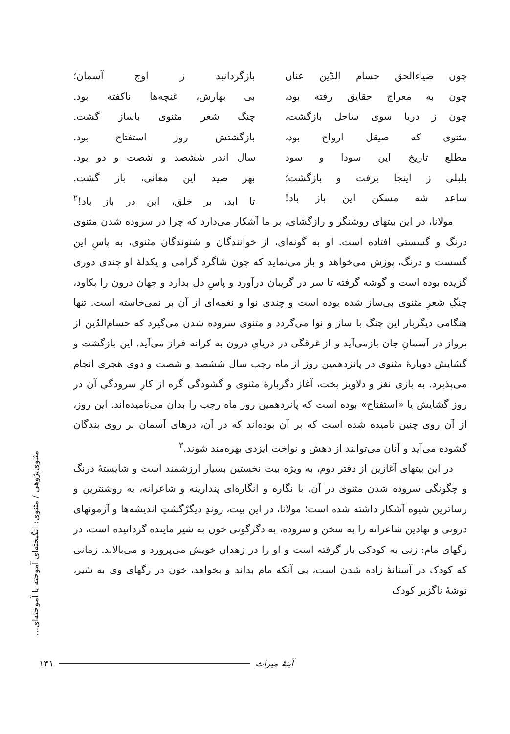چون ضیاءالحق حسام الدّین عنان
بازگردانید ز اوج آسمان؛
چون به معراج حقایق رفته بود،
بی بهارش، غنچه‌ها ناکفته بود.
چون ز دریا سوی ساحل بازگشت،
چنگ شعر مثنوی باساز گشت.
مثنوی که صیقل ارواح بود،
بازگشتش روز استفتاح بود.
مطلع تاریخ این سودا و سود
سال اندر ششصد و شصت و دو بود.
بلبلی ز اینجا برفت و بازگشت؛
بهر صید این معانی، باز گشت.
ساعد شه مسکن این باز باد!
تا ابد، بر خلق، این در باز باد!<sup>۲</sup>
مولانا، در این بیتهای روشنگر و رازگشای، بر ما آشکار می‌دارد که چرا در سروده شدن مثنوی درنگ و گسستی افتاده است. او به گونه‌ای، از خوانندگان و شنوندگان مثنوی، به پاسِ این گسست و درنگ، پوزش می‌خواهد و باز می‌نماید که چون شاگرد گرامی و یکدلهٔ او چندی دوری گزیده بوده است و گوشه گرفته تا سر در گریبان درآورد و پاسِ دل بدارد و جهان درون را بکاود، چنگِ شعرِ مثنوی بی‌ساز شده بوده است و چندی نوا و نغمه‌ای از آن بر نمی‌خاسته است. تنها هنگامی دیگربار این چنگ با ساز و نوا می‌گردد و مثنوی سروده شدن می‌گیرد که حسام‌الدّین از پرواز در آسمانِ جان بازمی‌آید و از غرقگی در دریایِ درون به کرانه فراز می‌آید. این بازگشت و گشایش دوبارهٔ مثنوی در پانزدهمین روز از ماه رجب سال ششصد و شصت و دوی هجری انجام می‌پذیرد. به بازی نغز و دلاویز بخت، آغاز دگربارهٔ مثنوی و گشودگی گره از کارِ سرودگیِ آن در روز گشایش یا «استفتاح» بوده است که پانزدهمین روز ماه رجب را بدان می‌نامیده‌اند. این روز، از آن روی چنین نامیده شده است که بر آن بوده‌اند که در آن، درهای آسمان بر روی بندگان گشوده می‌آید و آنان می‌توانند از دهش و نواخت ایزدی بهره‌مند شوند.<sup>۳</sup>
در این بیتهای آغازین از دفتر دوم، به ویژه بیت نخستین بسیار ارزشمند است و شایستهٔ درنگ و چگونگی سروده شدن مثنوی در آن، با نگاره و انگاره‌ای پندارینه و شاعرانه، به روشنترین و رساترین شیوه آشکار داشته شده است؛ مولانا، در این بیت، روندِ دیگرْگشتِ اندیشه‌ها و آزمونهای درونی و نهادین شاعرانه را به سخن و سروده، به دگرگونی خون به شیر مانِنده گردانیده است، در رگهای مام: زنی به کودکی بار گرفته است و او را در زهدان خویش می‌پرورد و می‌بالاند. زمانی که کودک در آستانهٔ زاده شدن است، بی آنکه مام بداند و بخواهد، خون در رگهای وی به شیر، توشهٔ ناگزیر کودک
مثنوی‌پژوهی / مثنوی: انگیخته‌ای آموخته یا آموخته‌ای...
۱۴۱ آینهٔ میراث